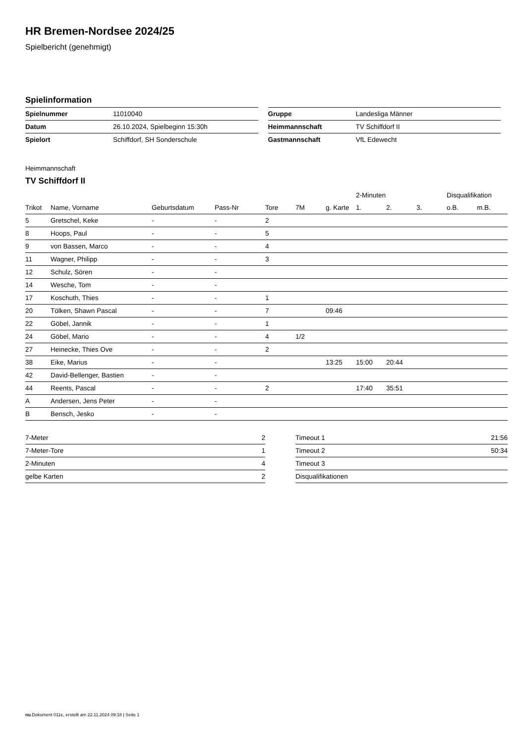HR Bremen-Nordsee 2024/25
Spielbericht (genehmigt)
Spielinformation
| Spielnummer | 11010040 |
| Datum | 26.10.2024, Spielbeginn 15:30h |
| Spielort | Schiffdorf, SH Sonderschule |
| Gruppe | Landesliga Männer |
| Heimmannschaft | TV Schiffdorf II |
| Gastmannschaft | VfL Edewecht |
Heimmannschaft
TV Schiffdorf II
| | | | | | | | 2-Minuten | | | Disqualifikation | |
| --- | --- | --- | --- | --- | --- | --- | --- | --- | --- | --- | --- |
| Trikot | Name, Vorname | Geburtsdatum | Pass-Nr | Tore | 7M | g. Karte | 1. | 2. | 3. | o.B. | m.B. |
| 5 | Gretschel, Keke | - | - | 2 | | | | | | | |
| 8 | Hoops, Paul | - | - | 5 | | | | | | | |
| 9 | von Bassen, Marco | - | - | 4 | | | | | | | |
| 11 | Wagner, Philipp | - | - | 3 | | | | | | | |
| 12 | Schulz, Sören | - | - | | | | | | | | |
| 14 | Wesche, Tom | - | - | | | | | | | | |
| 17 | Koschuth, Thies | - | - | 1 | | | | | | | |
| 20 | Tölken, Shawn Pascal | - | - | 7 | | 09:46 | | | | | |
| 22 | Göbel, Jannik | - | - | 1 | | | | | | | |
| 24 | Göbel, Mario | - | - | 4 | 1/2 | | | | | | |
| 27 | Heinecke, Thies Ove | - | - | 2 | | | | | | | |
| 38 | Eike, Marius | - | - | | | 13:25 | 15:00 | 20:44 | | | |
| 42 | David-Bellenger, Bastien | - | - | | | | | | | | |
| 44 | Reents, Pascal | - | - | 2 | | | 17:40 | 35:51 | | | |
| A | Andersen, Jens Peter | - | - | | | | | | | | |
| B | Bensch, Jesko | - | - | | | | | | | | |
| 7-Meter | 2 |
| 7-Meter-Tore | 1 |
| 2-Minuten | 4 |
| gelbe Karten | 2 |
| Timeout 1 | 21:56 |
| Timeout 2 | 50:34 |
| Timeout 3 | |
| Disqualifikationen | |
nu.Dokument 011e, erstellt am 22.11.2024 09:18 | Seite 1